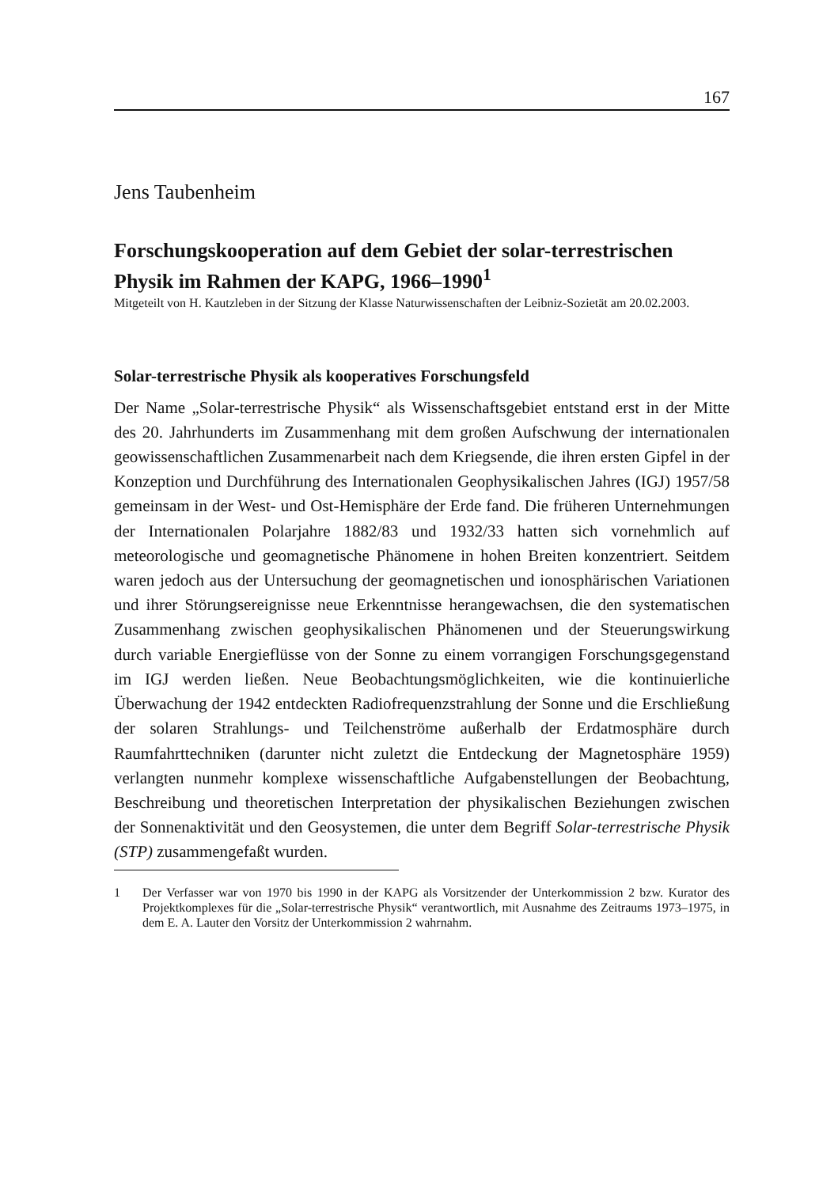167
Jens Taubenheim
Forschungskooperation auf dem Gebiet der solar-terrestrischen Physik im Rahmen der KAPG, 1966–1990<sup>1</sup>
Mitgeteilt von H. Kautzleben in der Sitzung der Klasse Naturwissenschaften der Leibniz-Sozietät am 20.02.2003.
Solar-terrestrische Physik als kooperatives Forschungsfeld
Der Name „Solar-terrestrische Physik“ als Wissenschaftsgebiet entstand erst in der Mitte des 20. Jahrhunderts im Zusammenhang mit dem großen Aufschwung der internationalen geowissenschaftlichen Zusammenarbeit nach dem Kriegsende, die ihren ersten Gipfel in der Konzeption und Durchführung des Internationalen Geophysikalischen Jahres (IGJ) 1957/58 gemeinsam in der West- und Ost-Hemisphäre der Erde fand. Die früheren Unternehmungen der Internationalen Polarjahre 1882/83 und 1932/33 hatten sich vornehmlich auf meteorologische und geomagnetische Phänomene in hohen Breiten konzentriert. Seitdem waren jedoch aus der Untersuchung der geomagnetischen und ionosphärischen Variationen und ihrer Störungsereignisse neue Erkenntnisse herangewachsen, die den systematischen Zusammenhang zwischen geophysikalischen Phänomenen und der Steuerungswirkung durch variable Energieflüsse von der Sonne zu einem vorrangigen Forschungsgegenstand im IGJ werden ließen. Neue Beobachtungsmöglichkeiten, wie die kontinuierliche Überwachung der 1942 entdeckten Radiofrequenzstrahlung der Sonne und die Erschließung der solaren Strahlungs- und Teilchenströme außerhalb der Erdatmosphäre durch Raumfahrttechniken (darunter nicht zuletzt die Entdeckung der Magnetosphäre 1959) verlangten nunmehr komplexe wissenschaftliche Aufgabenstellungen der Beobachtung, Beschreibung und theoretischen Interpretation der physikalischen Beziehungen zwischen der Sonnenaktivität und den Geosystemen, die unter dem Begriff Solar-terrestrische Physik (STP) zusammengefaßt wurden.
1 Der Verfasser war von 1970 bis 1990 in der KAPG als Vorsitzender der Unterkommission 2 bzw. Kurator des Projektkomplexes für die „Solar-terrestrische Physik“ verantwortlich, mit Ausnahme des Zeitraums 1973–1975, in dem E. A. Lauter den Vorsitz der Unterkommission 2 wahrnahm.